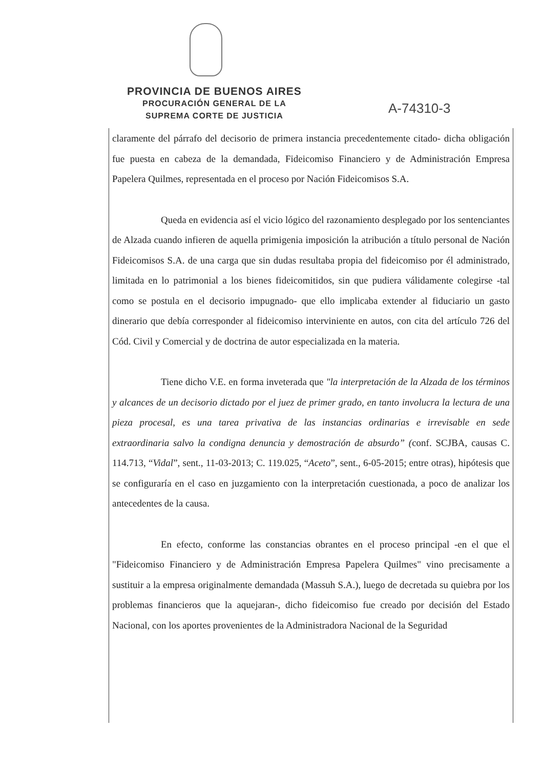PROVINCIA DE BUENOS AIRES
PROCURACIÓN GENERAL DE LA
SUPREMA CORTE DE JUSTICIA
A-74310-3
claramente del párrafo del decisorio de primera instancia precedentemente citado- dicha obligación fue puesta en cabeza de la demandada, Fideicomiso Financiero y de Administración Empresa Papelera Quilmes, representada en el proceso por Nación Fideicomisos S.A.
Queda en evidencia así el vicio lógico del razonamiento desplegado por los sentenciantes de Alzada cuando infieren de aquella primigenia imposición la atribución a título personal de Nación Fideicomisos S.A. de una carga que sin dudas resultaba propia del fideicomiso por él administrado, limitada en lo patrimonial a los bienes fideicomitidos, sin que pudiera válidamente colegirse -tal como se postula en el decisorio impugnado- que ello implicaba extender al fiduciario un gasto dinerario que debía corresponder al fideicomiso interviniente en autos, con cita del artículo 726 del Cód. Civil y Comercial y de doctrina de autor especializada en la materia.
Tiene dicho V.E. en forma inveterada que "la interpretación de la Alzada de los términos y alcances de un decisorio dictado por el juez de primer grado, en tanto involucra la lectura de una pieza procesal, es una tarea privativa de las instancias ordinarias e irrevisable en sede extraordinaria salvo la condigna denuncia y demostración de absurdo” (conf. SCJBA, causas C. 114.713, “Vidal”, sent., 11-03-2013; C. 119.025, “Aceto”, sent., 6-05-2015; entre otras), hipótesis que se configuraría en el caso en juzgamiento con la interpretación cuestionada, a poco de analizar los antecedentes de la causa.
En efecto, conforme las constancias obrantes en el proceso principal -en el que el "Fideicomiso Financiero y de Administración Empresa Papelera Quilmes" vino precisamente a sustituir a la empresa originalmente demandada (Massuh S.A.), luego de decretada su quiebra por los problemas financieros que la aquejaran-, dicho fideicomiso fue creado por decisión del Estado Nacional, con los aportes provenientes de la Administradora Nacional de la Seguridad